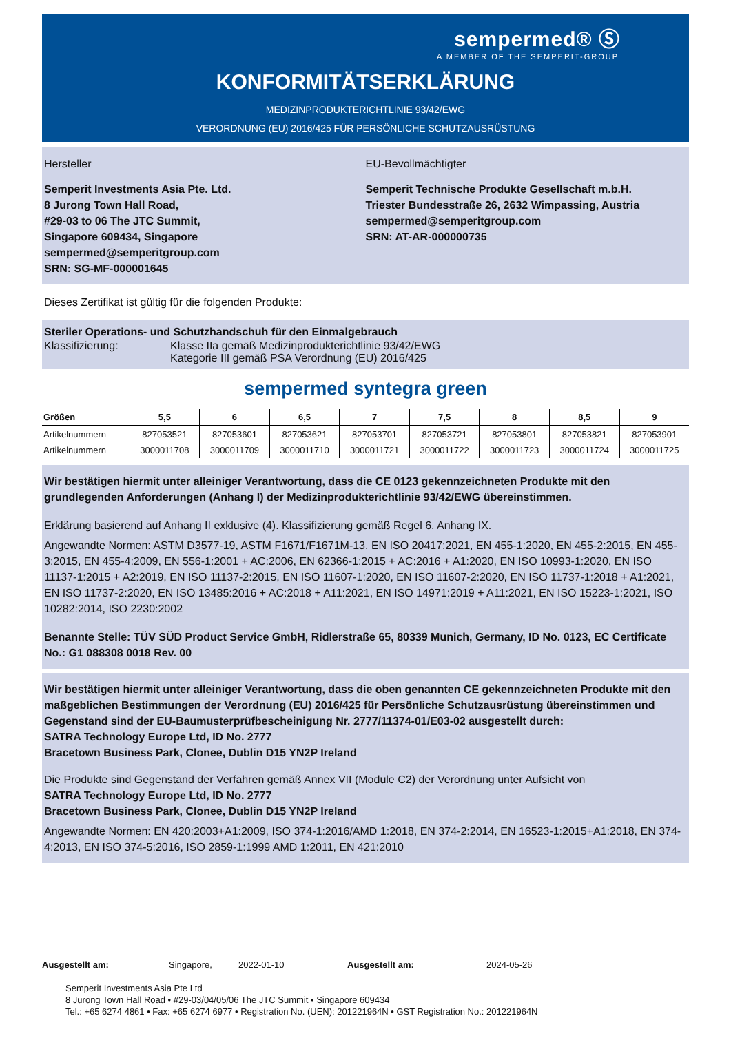sempermed® Ⓢ
A MEMBER OF THE SEMPERIT-GROUP
KONFORMITÄTSERKLÄRUNG
MEDIZINPRODUKTERICHTLINIE 93/42/EWG
VERORDNUNG (EU) 2016/425 FÜR PERSÖNLICHE SCHUTZAUSRÜSTUNG
Hersteller
Semperit Investments Asia Pte. Ltd.
8 Jurong Town Hall Road,
#29-03 to 06 The JTC Summit,
Singapore 609434, Singapore
sempermed@semperitgroup.com
SRN: SG-MF-000001645
EU-Bevollmächtigter
Semperit Technische Produkte Gesellschaft m.b.H.
Triester Bundesstraße 26, 2632 Wimpassing, Austria
sempermed@semperitgroup.com
SRN: AT-AR-000000735
Dieses Zertifikat ist gültig für die folgenden Produkte:
Steriler Operations- und Schutzhandschuh für den Einmalgebrauch
Klassifizierung: Klasse IIa gemäß Medizinprodukterichtlinie 93/42/EWG
Kategorie III gemäß PSA Verordnung (EU) 2016/425
sempermed syntegra green
| Größen | 5,5 | 6 | 6,5 | 7 | 7,5 | 8 | 8,5 | 9 |
| --- | --- | --- | --- | --- | --- | --- | --- | --- |
| Artikelnummern | 827053521 | 827053601 | 827053621 | 827053701 | 827053721 | 827053801 | 827053821 | 827053901 |
| Artikelnummern | 3000011708 | 3000011709 | 3000011710 | 3000011721 | 3000011722 | 3000011723 | 3000011724 | 3000011725 |
Wir bestätigen hiermit unter alleiniger Verantwortung, dass die CE 0123 gekennzeichneten Produkte mit den grundlegenden Anforderungen (Anhang I) der Medizinprodukterichtlinie 93/42/EWG übereinstimmen.
Erklärung basierend auf Anhang II exklusive (4). Klassifizierung gemäß Regel 6, Anhang IX.
Angewandte Normen: ASTM D3577-19, ASTM F1671/F1671M-13, EN ISO 20417:2021, EN 455-1:2020, EN 455-2:2015, EN 455-3:2015, EN 455-4:2009, EN 556-1:2001 + AC:2006, EN 62366-1:2015 + AC:2016 + A1:2020, EN ISO 10993-1:2020, EN ISO 11137-1:2015 + A2:2019, EN ISO 11137-2:2015, EN ISO 11607-1:2020, EN ISO 11607-2:2020, EN ISO 11737-1:2018 + A1:2021, EN ISO 11737-2:2020, EN ISO 13485:2016 + AC:2018 + A11:2021, EN ISO 14971:2019 + A11:2021, EN ISO 15223-1:2021, ISO 10282:2014, ISO 2230:2002
Benannte Stelle: TÜV SÜD Product Service GmbH, Ridlerstraße 65, 80339 Munich, Germany, ID No. 0123, EC Certificate No.: G1 088308 0018 Rev. 00
Wir bestätigen hiermit unter alleiniger Verantwortung, dass die oben genannten CE gekennzeichneten Produkte mit den maßgeblichen Bestimmungen der Verordnung (EU) 2016/425 für Persönliche Schutzausrüstung übereinstimmen und Gegenstand sind der EU-Baumusterprüfbescheinigung Nr. 2777/11374-01/E03-02 ausgestellt durch:
SATRA Technology Europe Ltd, ID No. 2777
Bracetown Business Park, Clonee, Dublin D15 YN2P Ireland
Die Produkte sind Gegenstand der Verfahren gemäß Annex VII (Module C2) der Verordnung unter Aufsicht von
SATRA Technology Europe Ltd, ID No. 2777
Bracetown Business Park, Clonee, Dublin D15 YN2P Ireland
Angewandte Normen: EN 420:2003+A1:2009, ISO 374-1:2016/AMD 1:2018, EN 374-2:2014, EN 16523-1:2015+A1:2018, EN 374-4:2013, EN ISO 374-5:2016, ISO 2859-1:1999 AMD 1:2011, EN 421:2010
Ausgestellt am: Singapore, 2022-01-10 Ausgestellt am: 2024-05-26
Semperit Investments Asia Pte Ltd
8 Jurong Town Hall Road • #29-03/04/05/06 The JTC Summit • Singapore 609434
Tel.: +65 6274 4861 • Fax: +65 6274 6977 • Registration No. (UEN): 201221964N • GST Registration No.: 201221964N